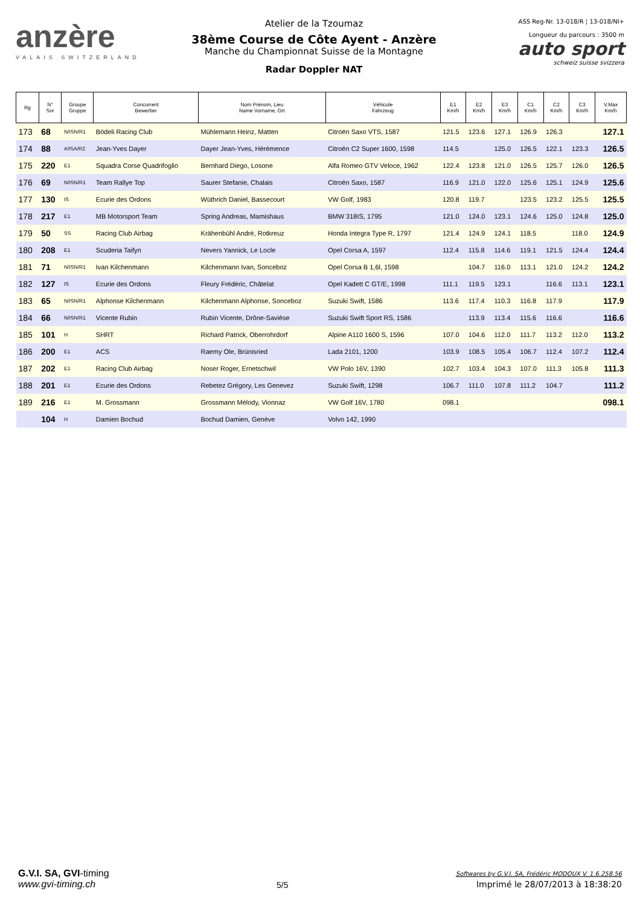anzère
VALAIS SWITZERLAND
Atelier de la Tzoumaz
38ème Course de Côte Ayent - Anzère
Manche du Championnat Suisse de la Montagne
Radar Doppler NAT
ASS Reg-Nr. 13-018/R ¦ 13-018/NI+
Longueur du parcours : 3500 m
auto sport
schweiz suisse svizzera
| Rg | N° Snr | Groupe Gruppe | Concurrent Bewerber | Nom Prénom, Lieu Name Vorname, Ort | Véhicule Fahrzeug | E1 Km/h | E2 Km/h | E3 Km/h | C1 Km/h | C2 Km/h | C3 Km/h | V.Max Km/h |
| --- | --- | --- | --- | --- | --- | --- | --- | --- | --- | --- | --- | --- |
| 173 | 68 | N/ISN/R1 | Bödeli Racing Club | Mühlemann Heinz, Matten | Citroën Saxo VTS, 1587 | 121.5 | 123.6 | 127.1 | 126.9 | 126.3 | | 127.1 |
| 174 | 88 | A/ISA/R2 | Jean-Yves Dayer | Dayer Jean-Yves, Hérémence | Citroën C2 Super 1600, 1598 | 114.5 | | 125.0 | 126.5 | 122.1 | 123.3 | 126.5 |
| 175 | 220 | E1 | Squadra Corse Quadrifoglio | Bernhard Diego, Losone | Alfa Romeo GTV Veloce, 1962 | 122.4 | 123.8 | 121.0 | 126.5 | 125.7 | 126.0 | 126.5 |
| 176 | 69 | N/ISN/R1 | Team Rallye Top | Saurer Stefanie, Chalais | Citroën Saxo, 1587 | 116.9 | 121.0 | 122.0 | 125.6 | 125.1 | 124.9 | 125.6 |
| 177 | 130 | IS | Ecurie des Ordons | Wüthrich Daniel, Bassecourt | VW Golf, 1983 | 120.8 | 119.7 | | 123.5 | 123.2 | 125.5 | 125.5 |
| 178 | 217 | E1 | MB Motorsport Team | Spring Andreas, Mamishaus | BMW 318IS, 1795 | 121.0 | 124.0 | 123.1 | 124.6 | 125.0 | 124.8 | 125.0 |
| 179 | 50 | SS | Racing Club Airbag | Krähenbühl André, Rotkreuz | Honda Integra Type R, 1797 | 121.4 | 124.9 | 124.1 | 118.5 | | 118.0 | 124.9 |
| 180 | 208 | E1 | Scuderia Taifyn | Nevers Yannick, Le Locle | Opel Corsa A, 1597 | 112.4 | 115.8 | 114.6 | 119.1 | 121.5 | 124.4 | 124.4 |
| 181 | 71 | N/ISN/R1 | Ivan Kilchenmann | Kilchenmann Ivan, Sonceboz | Opel Corsa B 1,6l, 1598 | | 104.7 | 116.0 | 113.1 | 121.0 | 124.2 | 124.2 |
| 182 | 127 | IS | Ecurie des Ordons | Fleury Frédéric, Châtelat | Opel Kadett C GT/E, 1998 | 111.1 | 119.5 | 123.1 | | 116.6 | 113.1 | 123.1 |
| 183 | 65 | N/ISN/R1 | Alphonse Kilchenmann | Kilchenmann Alphonse, Sonceboz | Suzuki Swift, 1586 | 113.6 | 117.4 | 110.3 | 116.8 | 117.9 | | 117.9 |
| 184 | 66 | N/ISN/R1 | Vicente Rubin | Rubin Vicente, Drône-Savièse | Suzuki Swift Sport RS, 1586 | | 113.9 | 113.4 | 115.6 | 116.6 | | 116.6 |
| 185 | 101 | H | SHRT | Richard Patrick, Oberrohrdorf | Alpine A110 1600 S, 1596 | 107.0 | 104.6 | 112.0 | 111.7 | 113.2 | 112.0 | 113.2 |
| 186 | 200 | E1 | ACS | Raemy Ole, Brünisried | Lada 2101, 1200 | 103.9 | 108.5 | 105.4 | 106.7 | 112.4 | 107.2 | 112.4 |
| 187 | 202 | E1 | Racing Club Airbag | Noser Roger, Ernetschwil | VW Polo 16V, 1390 | 102.7 | 103.4 | 104.3 | 107.0 | 111.3 | 105.8 | 111.3 |
| 188 | 201 | E1 | Ecurie des Ordons | Rebetez Grégory, Les Genevez | Suzuki Swift, 1298 | 106.7 | 111.0 | 107.8 | 111.2 | 104.7 | | 111.2 |
| 189 | 216 | E1 | M. Grossmann | Grossmann Mélody, Vionnaz | VW Golf 16V, 1780 | 098.1 | | | | | | 098.1 |
| | 104 | H | Damien Bochud | Bochud Damien, Genève | Volvo 142, 1990 | | | | | | | |
G.V.I. SA, GVI-timing
www.gvi-timing.ch
5/5
Softwares by G.V.I. SA, Frédéric MODOUX V. 1.6.258.56
Imprimé le 28/07/2013 à 18:38:20